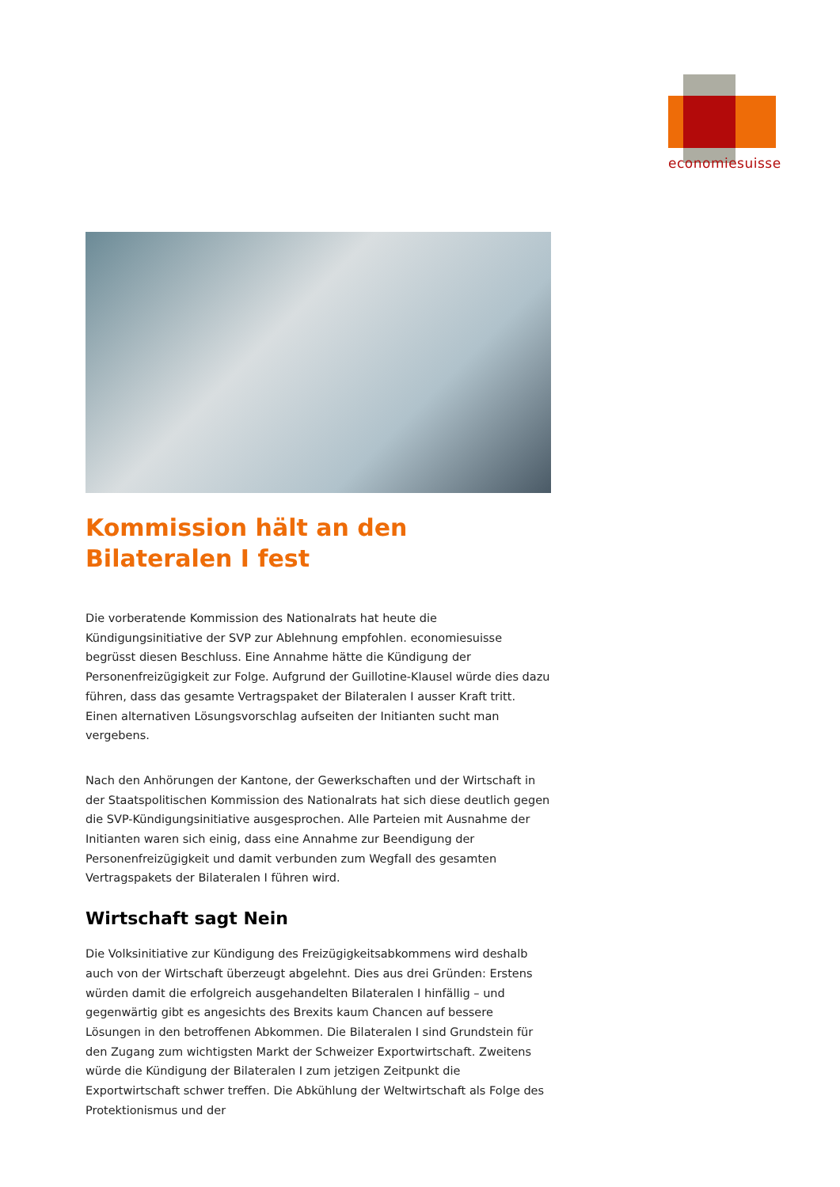economiesuisse
Kommission hält an den Bilateralen I fest
Die vorberatende Kommission des Nationalrats hat heute die Kündigungsinitiative der SVP zur Ablehnung empfohlen. economiesuisse begrüsst diesen Beschluss. Eine Annahme hätte die Kündigung der Personenfreizügigkeit zur Folge. Aufgrund der Guillotine-Klausel würde dies dazu führen, dass das gesamte Vertragspaket der Bilateralen I ausser Kraft tritt. Einen alternativen Lösungsvorschlag aufseiten der Initianten sucht man vergebens.
Nach den Anhörungen der Kantone, der Gewerkschaften und der Wirtschaft in der Staatspolitischen Kommission des Nationalrats hat sich diese deutlich gegen die SVP-Kündigungsinitiative ausgesprochen. Alle Parteien mit Ausnahme der Initianten waren sich einig, dass eine Annahme zur Beendigung der Personenfreizügigkeit und damit verbunden zum Wegfall des gesamten Vertragspakets der Bilateralen I führen wird.
Wirtschaft sagt Nein
Die Volksinitiative zur Kündigung des Freizügigkeitsabkommens wird deshalb auch von der Wirtschaft überzeugt abgelehnt. Dies aus drei Gründen: Erstens würden damit die erfolgreich ausgehandelten Bilateralen I hinfällig – und gegenwärtig gibt es angesichts des Brexits kaum Chancen auf bessere Lösungen in den betroffenen Abkommen. Die Bilateralen I sind Grundstein für den Zugang zum wichtigsten Markt der Schweizer Exportwirtschaft. Zweitens würde die Kündigung der Bilateralen I zum jetzigen Zeitpunkt die Exportwirtschaft schwer treffen. Die Abkühlung der Weltwirtschaft als Folge des Protektionismus und der